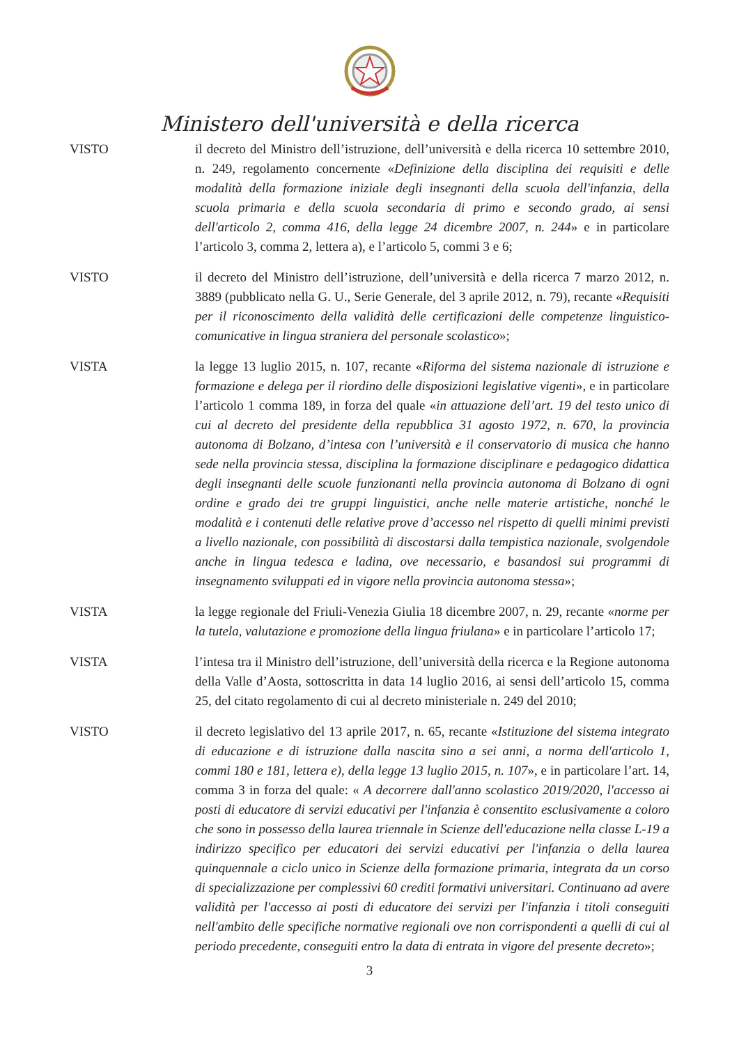Ministero dell'università e della ricerca
VISTO il decreto del Ministro dell’istruzione, dell’università e della ricerca 10 settembre 2010, n. 249, regolamento concernente «Definizione della disciplina dei requisiti e delle modalità della formazione iniziale degli insegnanti della scuola dell'infanzia, della scuola primaria e della scuola secondaria di primo e secondo grado, ai sensi dell'articolo 2, comma 416, della legge 24 dicembre 2007, n. 244» e in particolare l’articolo 3, comma 2, lettera a), e l’articolo 5, commi 3 e 6;
VISTO il decreto del Ministro dell’istruzione, dell’università e della ricerca 7 marzo 2012, n. 3889 (pubblicato nella G. U., Serie Generale, del 3 aprile 2012, n. 79), recante «Requisiti per il riconoscimento della validità delle certificazioni delle competenze linguistico-comunicative in lingua straniera del personale scolastico»;
VISTA la legge 13 luglio 2015, n. 107, recante «Riforma del sistema nazionale di istruzione e formazione e delega per il riordino delle disposizioni legislative vigenti», e in particolare l’articolo 1 comma 189, in forza del quale «in attuazione dell’art. 19 del testo unico di cui al decreto del presidente della repubblica 31 agosto 1972, n. 670, la provincia autonoma di Bolzano, d’intesa con l’università e il conservatorio di musica che hanno sede nella provincia stessa, disciplina la formazione disciplinare e pedagogico didattica degli insegnanti delle scuole funzionanti nella provincia autonoma di Bolzano di ogni ordine e grado dei tre gruppi linguistici, anche nelle materie artistiche, nonché le modalità e i contenuti delle relative prove d’accesso nel rispetto di quelli minimi previsti a livello nazionale, con possibilità di discostarsi dalla tempistica nazionale, svolgendole anche in lingua tedesca e ladina, ove necessario, e basandosi sui programmi di insegnamento sviluppati ed in vigore nella provincia autonoma stessa»;
VISTA la legge regionale del Friuli-Venezia Giulia 18 dicembre 2007, n. 29, recante «norme per la tutela, valutazione e promozione della lingua friulana» e in particolare l’articolo 17;
VISTA l’intesa tra il Ministro dell’istruzione, dell’università della ricerca e la Regione autonoma della Valle d’Aosta, sottoscritta in data 14 luglio 2016, ai sensi dell’articolo 15, comma 25, del citato regolamento di cui al decreto ministeriale n. 249 del 2010;
VISTO il decreto legislativo del 13 aprile 2017, n. 65, recante «Istituzione del sistema integrato di educazione e di istruzione dalla nascita sino a sei anni, a norma dell'articolo 1, commi 180 e 181, lettera e), della legge 13 luglio 2015, n. 107», e in particolare l’art. 14, comma 3 in forza del quale: « A decorrere dall'anno scolastico 2019/2020, l'accesso ai posti di educatore di servizi educativi per l'infanzia è consentito esclusivamente a coloro che sono in possesso della laurea triennale in Scienze dell'educazione nella classe L-19 a indirizzo specifico per educatori dei servizi educativi per l'infanzia o della laurea quinquennale a ciclo unico in Scienze della formazione primaria, integrata da un corso di specializzazione per complessivi 60 crediti formativi universitari. Continuano ad avere validità per l'accesso ai posti di educatore dei servizi per l'infanzia i titoli conseguiti nell'ambito delle specifiche normative regionali ove non corrispondenti a quelli di cui al periodo precedente, conseguiti entro la data di entrata in vigore del presente decreto»;
3